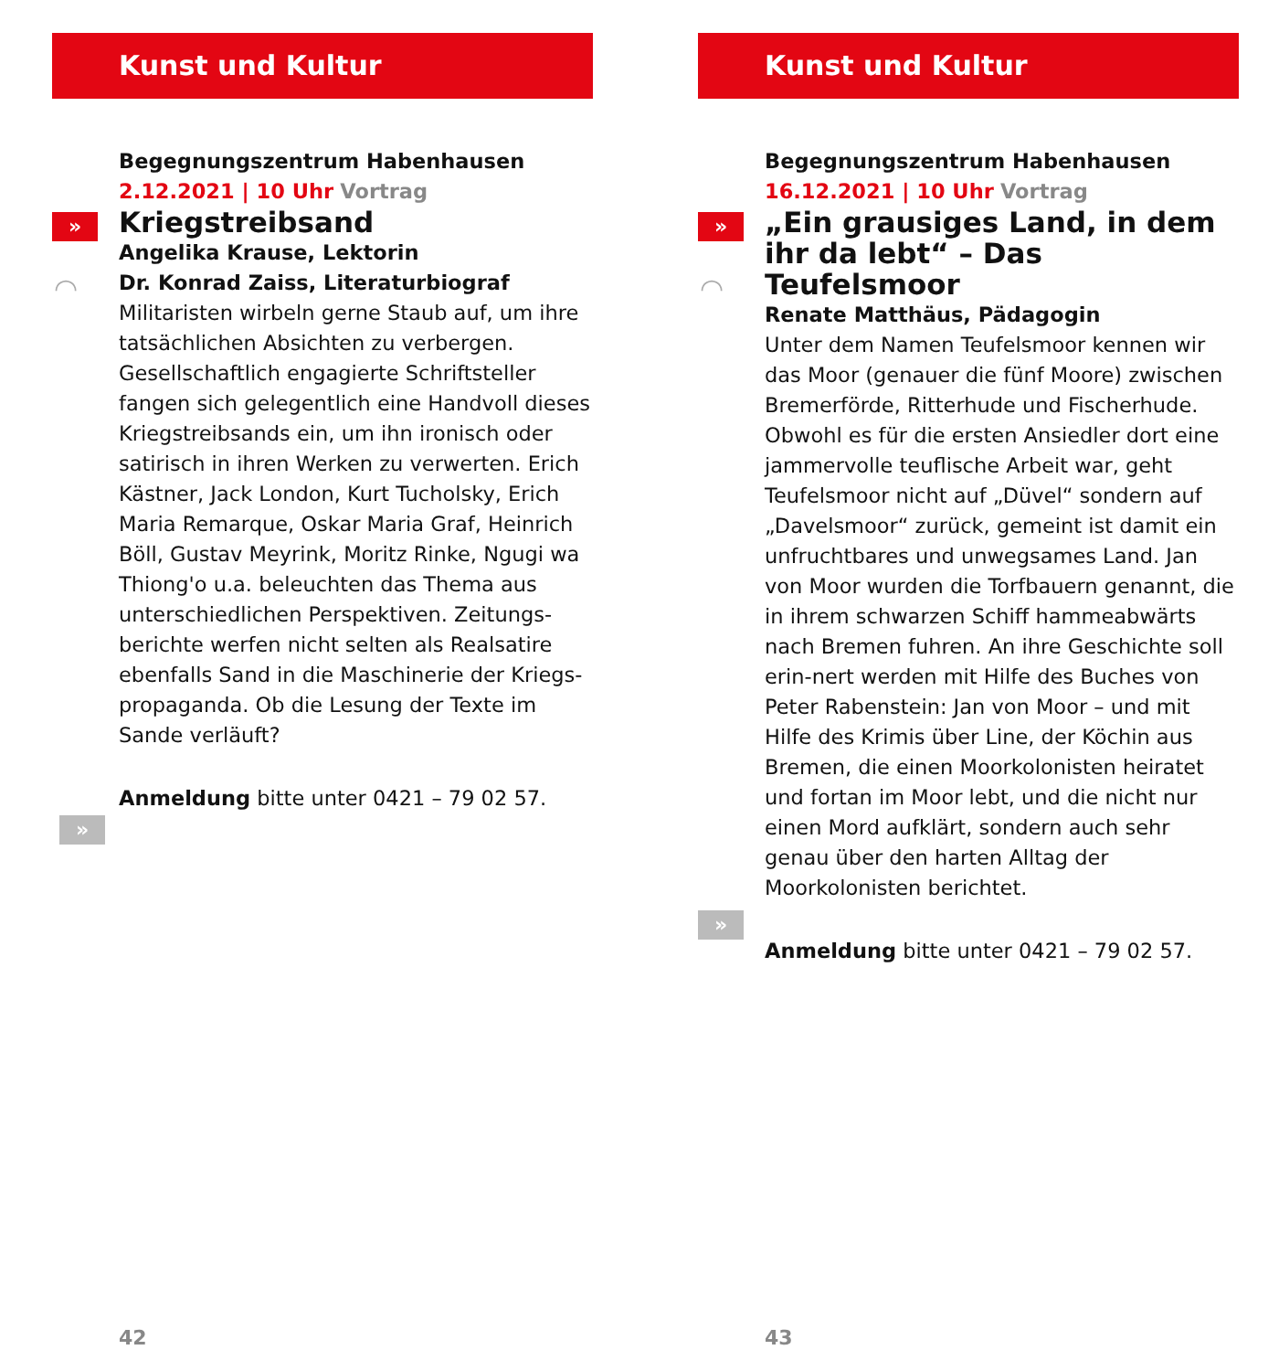Kunst und Kultur
»
◠
Begegnungszentrum Habenhausen
2.12.2021 | 10 Uhr Vortrag
Kriegstreibsand
Angelika Krause, Lektorin
Dr. Konrad Zaiss, Literaturbiograf
Militaristen wirbeln gerne Staub auf, um ihre tatsächlichen Absichten zu verbergen. Gesellschaftlich engagierte Schriftsteller fangen sich gelegentlich eine Handvoll dieses Kriegstreibsands ein, um ihn ironisch oder satirisch in ihren Werken zu verwerten. Erich Kästner, Jack London, Kurt Tucholsky, Erich Maria Remarque, Oskar Maria Graf, Heinrich Böll, Gustav Meyrink, Moritz Rinke, Ngugi wa Thiong'o u.a. beleuchten das Thema aus unterschiedlichen Perspektiven. Zeitungs-berichte werfen nicht selten als Realsatire ebenfalls Sand in die Maschinerie der Kriegs-propaganda. Ob die Lesung der Texte im Sande verläuft?
Anmeldung bitte unter 0421 – 79 02 57.
»
42
Kunst und Kultur
»
◠
Begegnungszentrum Habenhausen
16.12.2021 | 10 Uhr Vortrag
„Ein grausiges Land, in dem ihr da lebt“ – Das Teufelsmoor
Renate Matthäus, Pädagogin
Unter dem Namen Teufelsmoor kennen wir das Moor (genauer die fünf Moore) zwischen Bremerförde, Ritterhude und Fischerhude. Obwohl es für die ersten Ansiedler dort eine jammervolle teuflische Arbeit war, geht Teufelsmoor nicht auf „Düvel“ sondern auf „Davelsmoor“ zurück, gemeint ist damit ein unfruchtbares und unwegsames Land. Jan von Moor wurden die Torfbauern genannt, die in ihrem schwarzen Schiff hammeabwärts nach Bremen fuhren. An ihre Geschichte soll erin-nert werden mit Hilfe des Buches von Peter Rabenstein: Jan von Moor – und mit Hilfe des Krimis über Line, der Köchin aus Bremen, die einen Moorkolonisten heiratet und fortan im Moor lebt, und die nicht nur einen Mord aufklärt, sondern auch sehr genau über den harten Alltag der Moorkolonisten berichtet.
Anmeldung bitte unter 0421 – 79 02 57.
»
43